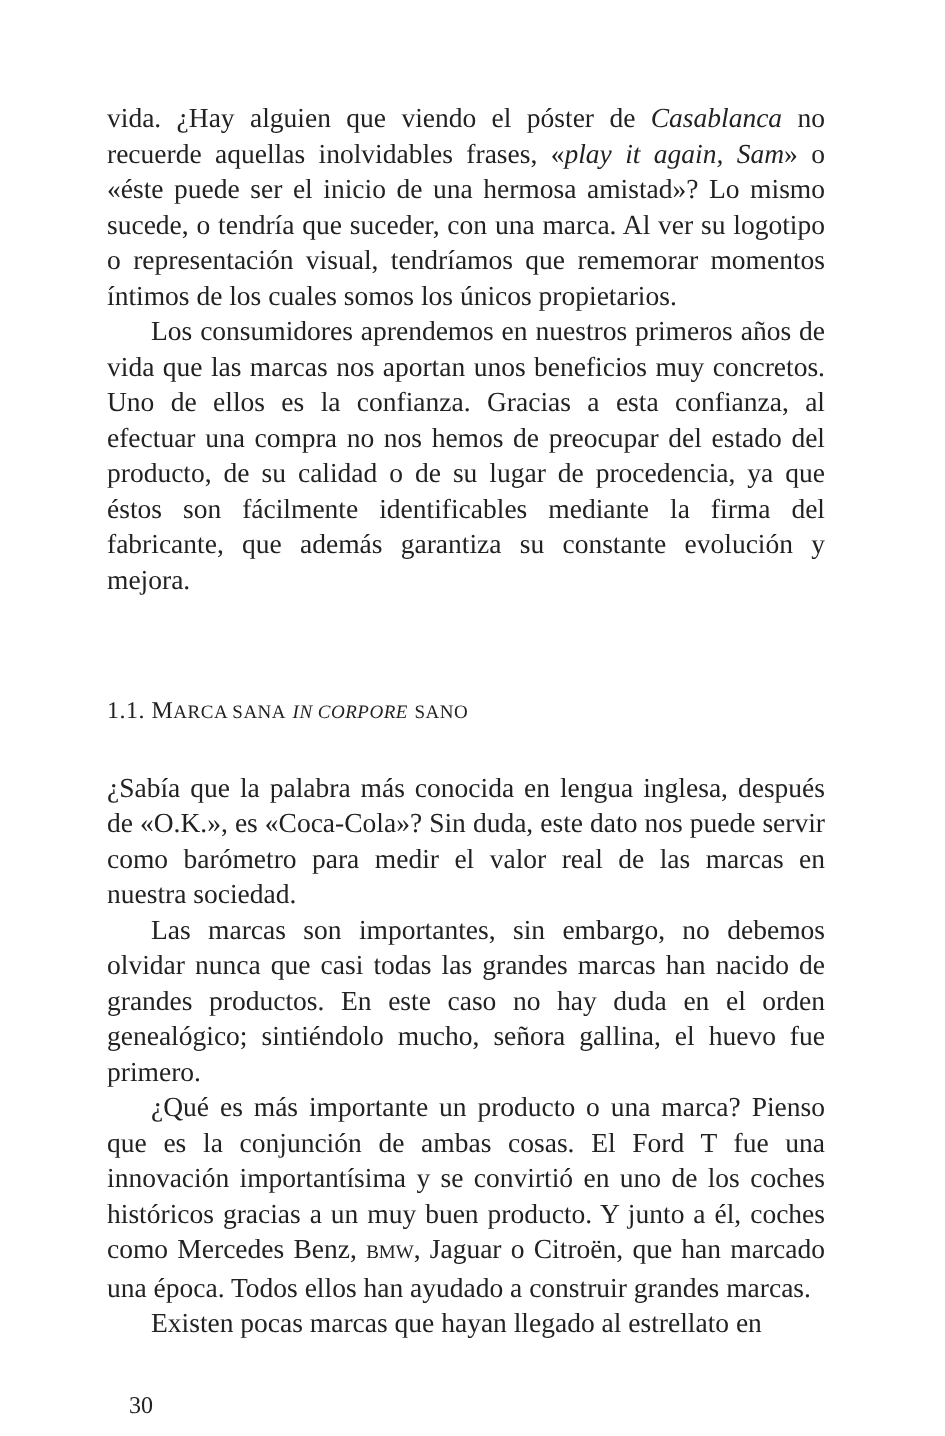vida. ¿Hay alguien que viendo el póster de Casablanca no recuerde aquellas inolvidables frases, «play it again, Sam» o «éste puede ser el inicio de una hermosa amistad»? Lo mismo sucede, o tendría que suceder, con una marca. Al ver su logotipo o representación visual, tendríamos que rememorar momentos íntimos de los cuales somos los únicos propietarios.
Los consumidores aprendemos en nuestros primeros años de vida que las marcas nos aportan unos beneficios muy concretos. Uno de ellos es la confianza. Gracias a esta confianza, al efectuar una compra no nos hemos de preocupar del estado del producto, de su calidad o de su lugar de procedencia, ya que éstos son fácilmente identificables mediante la firma del fabricante, que además garantiza su constante evolución y mejora.
1.1. MARCA SANA IN CORPORE SANO
¿Sabía que la palabra más conocida en lengua inglesa, después de «O.K.», es «Coca-Cola»? Sin duda, este dato nos puede servir como barómetro para medir el valor real de las marcas en nuestra sociedad.
Las marcas son importantes, sin embargo, no debemos olvidar nunca que casi todas las grandes marcas han nacido de grandes productos. En este caso no hay duda en el orden genealógico; sintiéndolo mucho, señora gallina, el huevo fue primero.
¿Qué es más importante un producto o una marca? Pienso que es la conjunción de ambas cosas. El Ford T fue una innovación importantísima y se convirtió en uno de los coches históricos gracias a un muy buen producto. Y junto a él, coches como Mercedes Benz, BMW, Jaguar o Citroën, que han marcado una época. Todos ellos han ayudado a construir grandes marcas.
Existen pocas marcas que hayan llegado al estrellato en
30